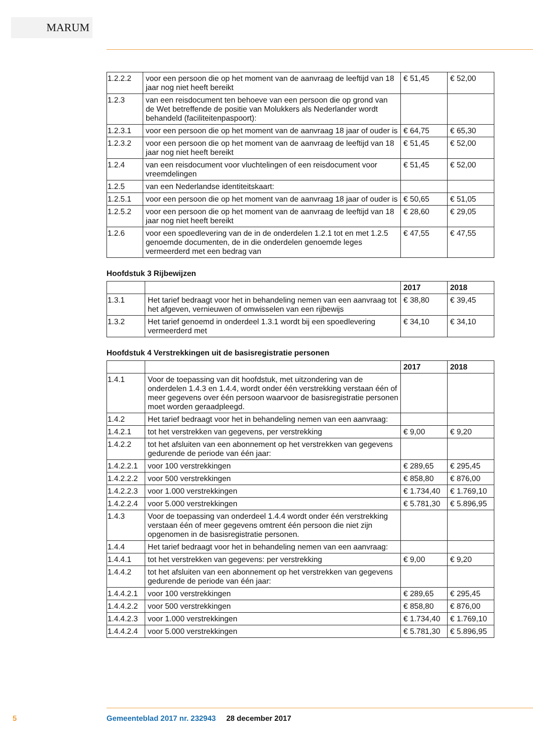MARUM
| 1.2.2.2 | voor een persoon die op het moment van de aanvraag de leeftijd van 18 jaar nog niet heeft bereikt | € 51,45 | € 52,00 |
| 1.2.3 | van een reisdocument ten behoeve van een persoon die op grond van de Wet betreffende de positie van Molukkers als Nederlander wordt behandeld (faciliteitenpaspoort): | | |
| 1.2.3.1 | voor een persoon die op het moment van de aanvraag 18 jaar of ouder is | € 64,75 | € 65,30 |
| 1.2.3.2 | voor een persoon die op het moment van de aanvraag de leeftijd van 18 jaar nog niet heeft bereikt | € 51,45 | € 52,00 |
| 1.2.4 | van een reisdocument voor vluchtelingen of een reisdocument voor vreemdelingen | € 51,45 | € 52,00 |
| 1.2.5 | van een Nederlandse identiteitskaart: | | |
| 1.2.5.1 | voor een persoon die op het moment van de aanvraag 18 jaar of ouder is | € 50,65 | € 51,05 |
| 1.2.5.2 | voor een persoon die op het moment van de aanvraag de leeftijd van 18 jaar nog niet heeft bereikt | € 28,60 | € 29,05 |
| 1.2.6 | voor een spoedlevering van de in de onderdelen 1.2.1 tot en met 1.2.5 genoemde documenten, de in die onderdelen genoemde leges vermeerderd met een bedrag van | € 47,55 | € 47,55 |
Hoofdstuk 3 Rijbewijzen
| | | 2017 | 2018 |
| --- | --- | --- | --- |
| 1.3.1 | Het tarief bedraagt voor het in behandeling nemen van een aanvraag tot het afgeven, vernieuwen of omwisselen van een rijbewijs | € 38,80 | € 39,45 |
| 1.3.2 | Het tarief genoemd in onderdeel 1.3.1 wordt bij een spoedlevering vermeerderd met | € 34,10 | € 34,10 |
Hoofdstuk 4 Verstrekkingen uit de basisregistratie personen
| | | 2017 | 2018 |
| --- | --- | --- | --- |
| 1.4.1 | Voor de toepassing van dit hoofdstuk, met uitzondering van de onderdelen 1.4.3 en 1.4.4, wordt onder één verstrekking verstaan één of meer gegevens over één persoon waarvoor de basisregistratie personen moet worden geraadpleegd. | | |
| 1.4.2 | Het tarief bedraagt voor het in behandeling nemen van een aanvraag: | | |
| 1.4.2.1 | tot het verstrekken van gegevens, per verstrekking | € 9,00 | € 9,20 |
| 1.4.2.2 | tot het afsluiten van een abonnement op het verstrekken van gegevens gedurende de periode van één jaar: | | |
| 1.4.2.2.1 | voor 100 verstrekkingen | € 289,65 | € 295,45 |
| 1.4.2.2.2 | voor 500 verstrekkingen | € 858,80 | € 876,00 |
| 1.4.2.2.3 | voor 1.000 verstrekkingen | € 1.734,40 | € 1.769,10 |
| 1.4.2.2.4 | voor 5.000 verstrekkingen | € 5.781,30 | € 5.896,95 |
| 1.4.3 | Voor de toepassing van onderdeel 1.4.4 wordt onder één verstrekking verstaan één of meer gegevens omtrent één persoon die niet zijn opgenomen in de basisregistratie personen. | | |
| 1.4.4 | Het tarief bedraagt voor het in behandeling nemen van een aanvraag: | | |
| 1.4.4.1 | tot het verstrekken van gegevens: per verstrekking | € 9,00 | € 9,20 |
| 1.4.4.2 | tot het afsluiten van een abonnement op het verstrekken van gegevens gedurende de periode van één jaar: | | |
| 1.4.4.2.1 | voor 100 verstrekkingen | € 289,65 | € 295,45 |
| 1.4.4.2.2 | voor 500 verstrekkingen | € 858,80 | € 876,00 |
| 1.4.4.2.3 | voor 1.000 verstrekkingen | € 1.734,40 | € 1.769,10 |
| 1.4.4.2.4 | voor 5.000 verstrekkingen | € 5.781,30 | € 5.896,95 |
5
Gemeenteblad 2017 nr. 232943 28 december 2017